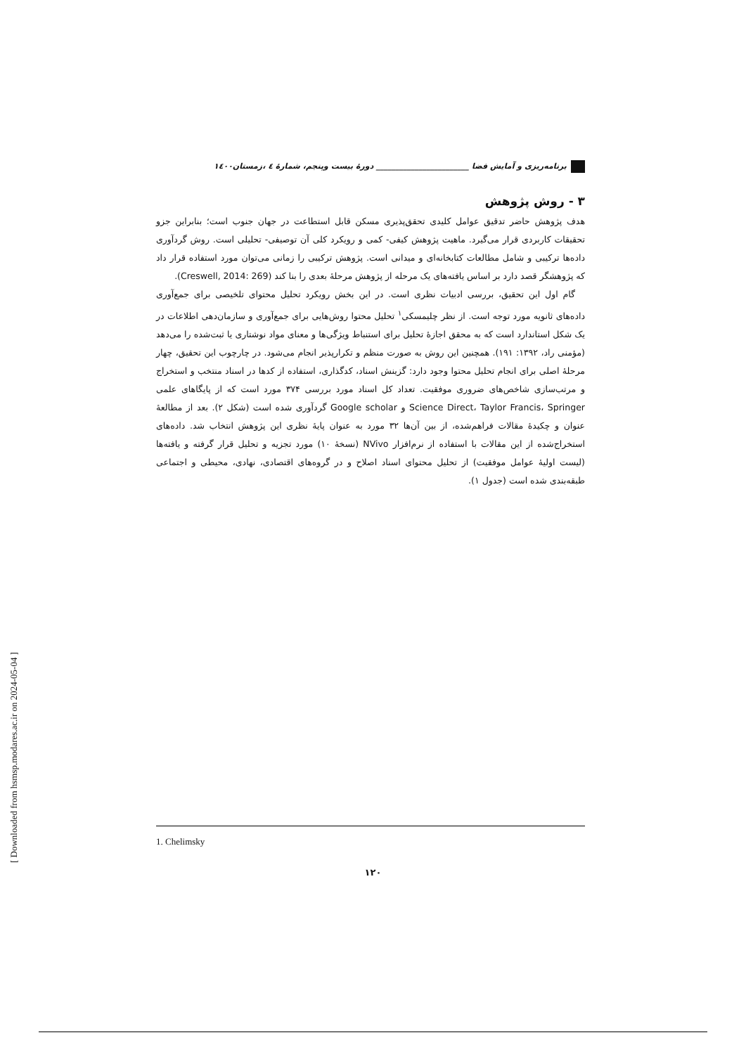برنامه‌ریزی و آمایش فضا ________________________ دورهٔ بیست وپنجم، شمارهٔ ٤ ،زمستان١٤٠٠
۳ - روش پژوهش
هدف پژوهش حاضر تدقیق عوامل کلیدی تحقق‌پذیری مسکن قابل استطاعت در جهان جنوب است؛ بنابراین جزو تحقیقات کاربردی قرار می‌گیرد. ماهیت پژوهش کیفی- کمی و رویکرد کلی آن توصیفی- تحلیلی است. روش گردآوری داده‌ها ترکیبی و شامل مطالعات کتابخانه‌ای و میدانی است. پژوهش ترکیبی را زمانی می‌توان مورد استفاده قرار داد که پژوهشگر قصد دارد بر اساس یافته‌های یک مرحله از پژوهش مرحلهٔ بعدی را بنا کند (Creswell, 2014: 269).
گام اول این تحقیق، بررسی ادبیات نظری است. در این بخش رویکرد تحلیل محتوای تلخیصی برای جمع‌آوری داده‌های ثانویه مورد توجه است. از نظر چلیمسکی<sup>۱</sup> تحلیل محتوا روش‌هایی برای جمع‌آوری و سازمان‌دهی اطلاعات در یک شکل استاندارد است که به محقق اجازهٔ تحلیل برای استنباط ویژگی‌ها و معنای مواد نوشتاری یا ثبت‌شده را می‌دهد (مؤمنی راد، ۱۳۹۲: ۱۹۱). همچنین این روش به صورت منظم و تکرارپذیر انجام می‌شود. در چارچوب این تحقیق، چهار مرحلهٔ اصلی برای انجام تحلیل محتوا وجود دارد: گزینش اسناد، کدگذاری، استفاده از کدها در اسناد منتخب و استخراج و مرتب‌سازی شاخص‌های ضروری موفقیت. تعداد کل اسناد مورد بررسی ۳۷۴ مورد است که از پایگاهای علمی Science Direct، Taylor Francis، Springer و Google scholar گردآوری شده است (شکل ۲). بعد از مطالعهٔ عنوان و چکیدهٔ مقالات فراهم‌شده، از بین آن‌ها ۳۲ مورد به عنوان پایهٔ نظری این پژوهش انتخاب شد. داده‌های استخراج‌شده از این مقالات با استفاده از نرم‌افزار NVivo (نسخهٔ ۱۰) مورد تجزیه و تحلیل قرار گرفته و یافته‌ها (لیست اولیهٔ عوامل موفقیت) از تحلیل محتوای اسناد اصلاح و در گروه‌های اقتصادی، نهادی، محیطی و اجتماعی طبقه‌بندی شده است (جدول ۱).
1. Chelimsky
۱۲۰
[ Downloaded from hsmsp.modares.ac.ir on 2024-05-04 ]